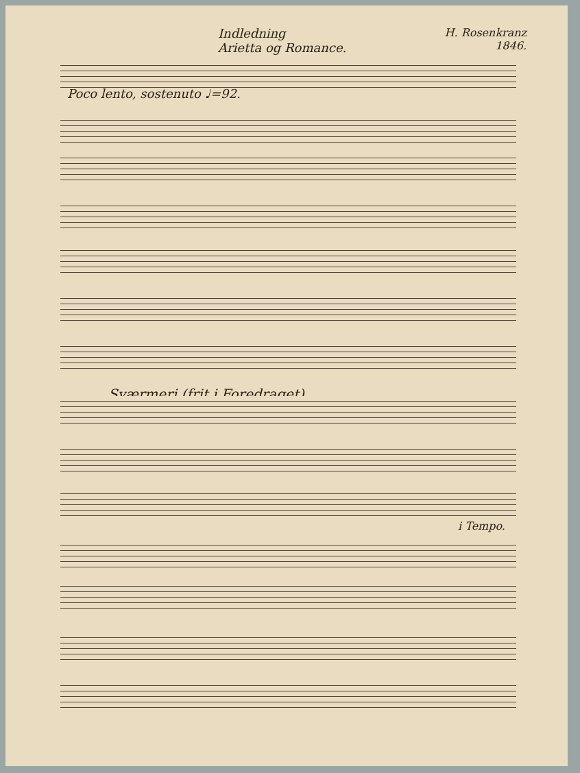Indledning
Arietta og Romance.
H. Rosenkranz
1846.
Poco lento, sostenuto ♩=92.
Sværmeri (frit i Foredraget)
i Tempo.